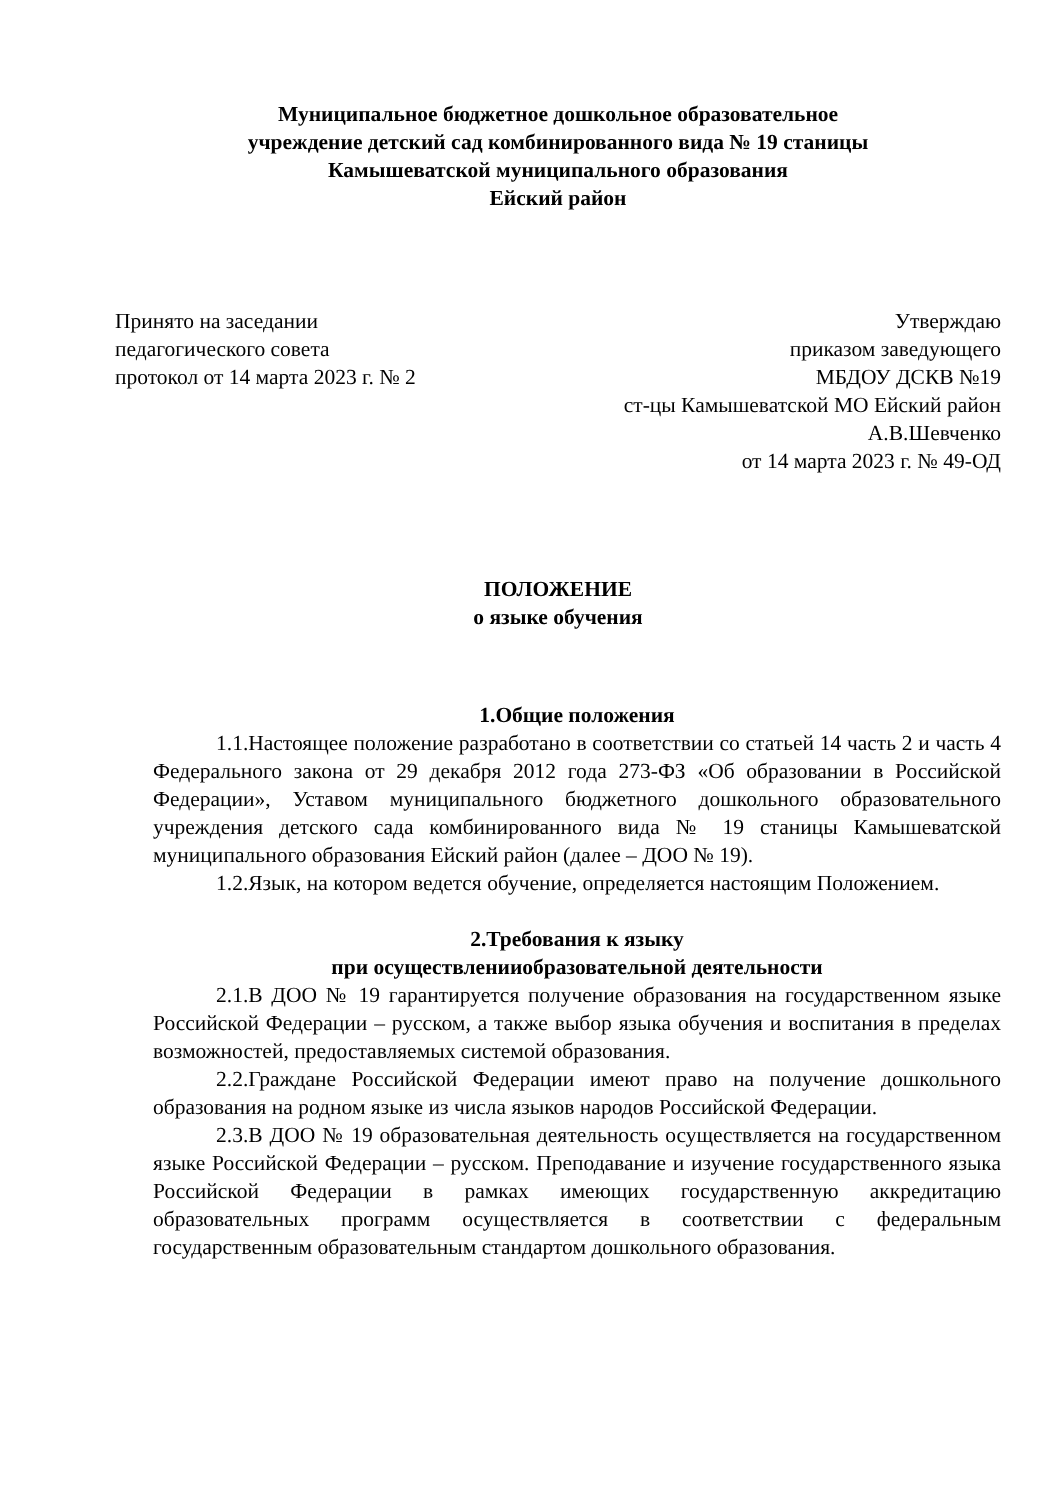Муниципальное бюджетное дошкольное образовательное
учреждение детский сад комбинированного вида № 19 станицы
Камышеватской муниципального образования
Ейский район
Принято на заседании
педагогического совета
протокол от 14 марта 2023 г. № 2
Утверждаю
приказом заведующего
МБДОУ ДСКВ №19
ст-цы Камышеватской МО Ейский район
А.В.Шевченко
от 14 марта 2023 г. № 49-ОД
ПОЛОЖЕНИЕ
о языке обучения
1.Общие положения
1.1.Настоящее положение разработано в соответствии со статьей 14 часть 2 и часть 4 Федерального закона от 29 декабря 2012 года 273-ФЗ «Об образовании в Российской Федерации», Уставом муниципального бюджетного дошкольного образовательного учреждения детского сада комбинированного вида № 19 станицы Камышеватской муниципального образования Ейский район (далее – ДОО № 19).
1.2.Язык, на котором ведется обучение, определяется настоящим Положением.
2.Требования к языку
при осуществленииобразовательной деятельности
2.1.В ДОО № 19 гарантируется получение образования на государственном языке Российской Федерации – русском, а также выбор языка обучения и воспитания в пределах возможностей, предоставляемых системой образования.
2.2.Граждане Российской Федерации имеют право на получение дошкольного образования на родном языке из числа языков народов Российской Федерации.
2.3.В ДОО № 19 образовательная деятельность осуществляется на государственном языке Российской Федерации – русском. Преподавание и изучение государственного языка Российской Федерации в рамках имеющих государственную аккредитацию образовательных программ осуществляется в соответствии с федеральным государственным образовательным стандартом дошкольного образования.